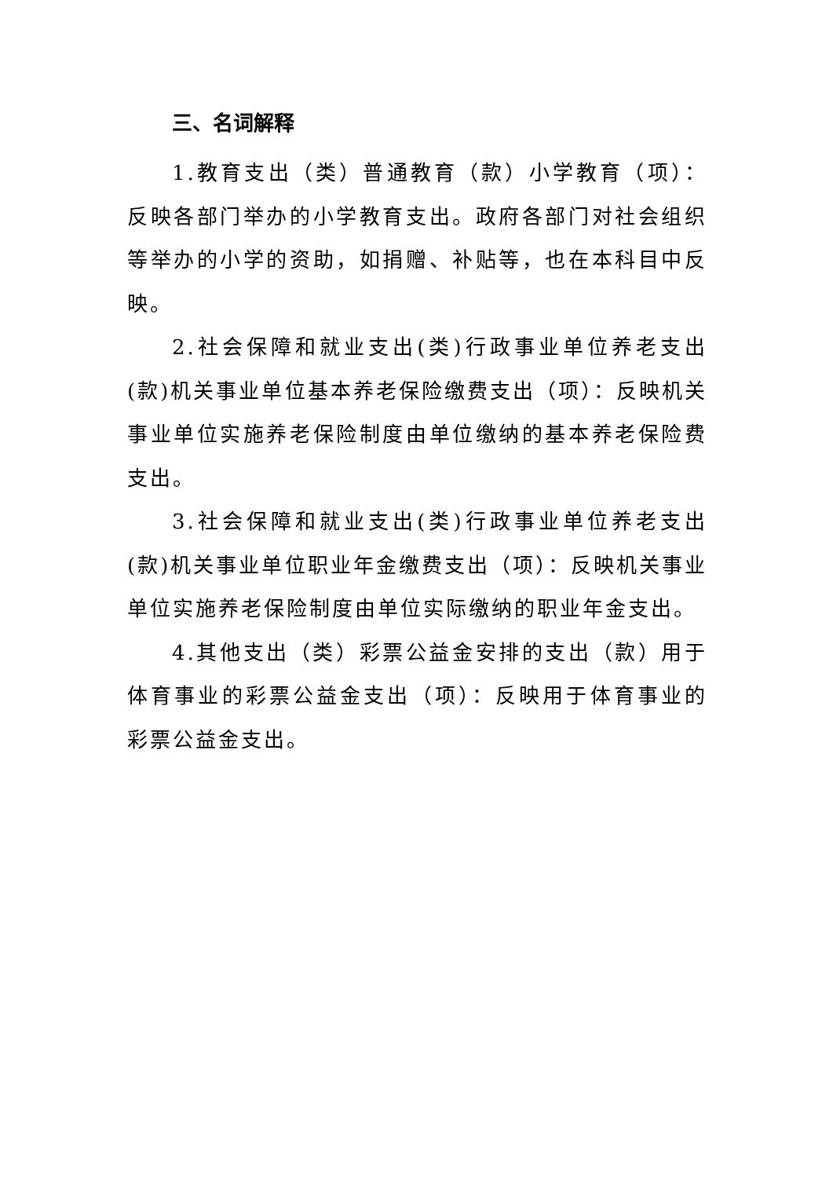三、名词解释
1.教育支出（类）普通教育（款）小学教育（项）：反映各部门举办的小学教育支出。政府各部门对社会组织等举办的小学的资助，如捐赠、补贴等，也在本科目中反映。
2.社会保障和就业支出(类)行政事业单位养老支出(款)机关事业单位基本养老保险缴费支出（项）：反映机关事业单位实施养老保险制度由单位缴纳的基本养老保险费支出。
3.社会保障和就业支出(类)行政事业单位养老支出(款)机关事业单位职业年金缴费支出（项）：反映机关事业单位实施养老保险制度由单位实际缴纳的职业年金支出。
4.其他支出（类）彩票公益金安排的支出（款）用于体育事业的彩票公益金支出（项）：反映用于体育事业的彩票公益金支出。